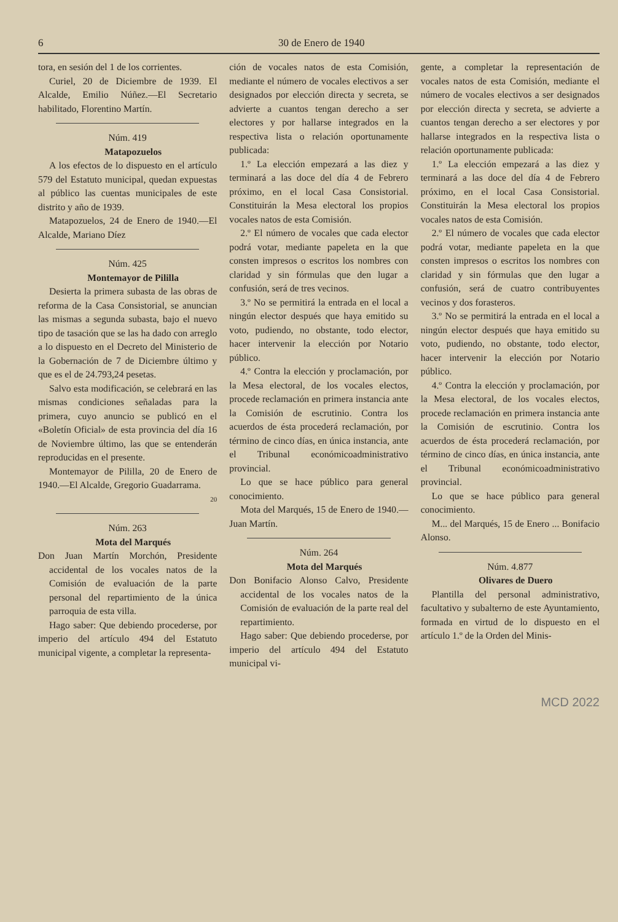6 30 de Enero de 1940
tora, en sesión del 1 de los corrientes.
Curiel, 20 de Diciembre de 1939. El Alcalde, Emilio Núñez.—El Secretario habilitado, Florentino Martín.
Núm. 419
Matapozuelos
A los efectos de lo dispuesto en el artículo 579 del Estatuto municipal, quedan expuestas al público las cuentas municipales de este distrito y año de 1939.
Matapozuelos, 24 de Enero de 1940.—El Alcalde, Mariano Díez
Núm. 425
Montemayor de Pililla
Desierta la primera subasta de las obras de reforma de la Casa Consistorial, se anuncian las mismas a segunda subasta, bajo el nuevo tipo de tasación que se las ha dado con arreglo a lo dispuesto en el Decreto del Ministerio de la Gobernación de 7 de Diciembre último y que es el de 24.793,24 pesetas.
Salvo esta modificación, se celebrará en las mismas condiciones señaladas para la primera, cuyo anuncio se publicó en el «Boletín Oficial» de esta provincia del día 16 de Noviembre último, las que se entenderán reproducidas en el presente.
Montemayor de Pililla, 20 de Enero de 1940.—El Alcalde, Gregorio Guadarrama.
20
Núm. 263
Mota del Marqués
Don Juan Martín Morchón, Presidente accidental de los vocales natos de la Comisión de evaluación de la parte personal del repartimiento de la única parroquia de esta villa.
Hago saber: Que debiendo procederse, por imperio del artículo 494 del Estatuto municipal vigente, a completar la representa-
ción de vocales natos de esta Comisión, mediante el número de vocales electivos a ser designados por elección directa y secreta, se advierte a cuantos tengan derecho a ser electores y por hallarse integrados en la respectiva lista o relación oportunamente publicada:
1.º La elección empezará a las diez y terminará a las doce del día 4 de Febrero próximo, en el local Casa Consistorial. Constituirán la Mesa electoral los propios vocales natos de esta Comisión.
2.º El número de vocales que cada elector podrá votar, mediante papeleta en la que consten impresos o escritos los nombres con claridad y sin fórmulas que den lugar a confusión, será de tres vecinos.
3.º No se permitirá la entrada en el local a ningún elector después que haya emitido su voto, pudiendo, no obstante, todo elector, hacer intervenir la elección por Notario público.
4.º Contra la elección y proclamación, por la Mesa electoral, de los vocales electos, procede reclamación en primera instancia ante la Comisión de escrutinio. Contra los acuerdos de ésta procederá reclamación, por término de cinco días, en única instancia, ante el Tribunal económicoadministrativo provincial.
Lo que se hace público para general conocimiento.
Mota del Marqués, 15 de Enero de 1940.—Juan Martín.
Núm. 264
Mota del Marqués
Don Bonifacio Alonso Calvo, Presidente accidental de los vocales natos de la Comisión de evaluación de la parte real del repartimiento.
Hago saber: Que debiendo procederse, por imperio del artículo 494 del Estatuto municipal vi-
gente, a completar la representación de vocales natos de esta Comisión, mediante el número de vocales electivos a ser designados por elección directa y secreta, se advierte a cuantos tengan derecho a ser electores y por hallarse integrados en la respectiva lista o relación oportunamente publicada:
1.º La elección empezará a las diez y terminará a las doce del día 4 de Febrero próximo, en el local Casa Consistorial. Constituirán la Mesa electoral los propios vocales natos de esta Comisión.
2.º El número de vocales que cada elector podrá votar, mediante papeleta en la que consten impresos o escritos los nombres con claridad y sin fórmulas que den lugar a confusión, será de cuatro contribuyentes vecinos y dos forasteros.
3.º No se permitirá la entrada en el local a ningún elector después que haya emitido su voto, pudiendo, no obstante, todo elector, hacer intervenir la elección por Notario público.
4.º Contra la elección y proclamación, por la Mesa electoral, de los vocales electos, procede reclamación en primera instancia ante la Comisión de escrutinio. Contra los acuerdos de ésta procederá reclamación, por término de cinco días, en única instancia, ante el Tribunal económicoadministrativo provincial.
Lo que se hace público para general conocimiento.
M... del Marqués, 15 de Enero ... Bonifacio Alonso.
Núm. 4.877
Olivares de Duero
Plantilla del personal administrativo, facultativo y subalterno de este Ayuntamiento, formada en virtud de lo dispuesto en el artículo 1.º de la Orden del Minis-
MCD 2022